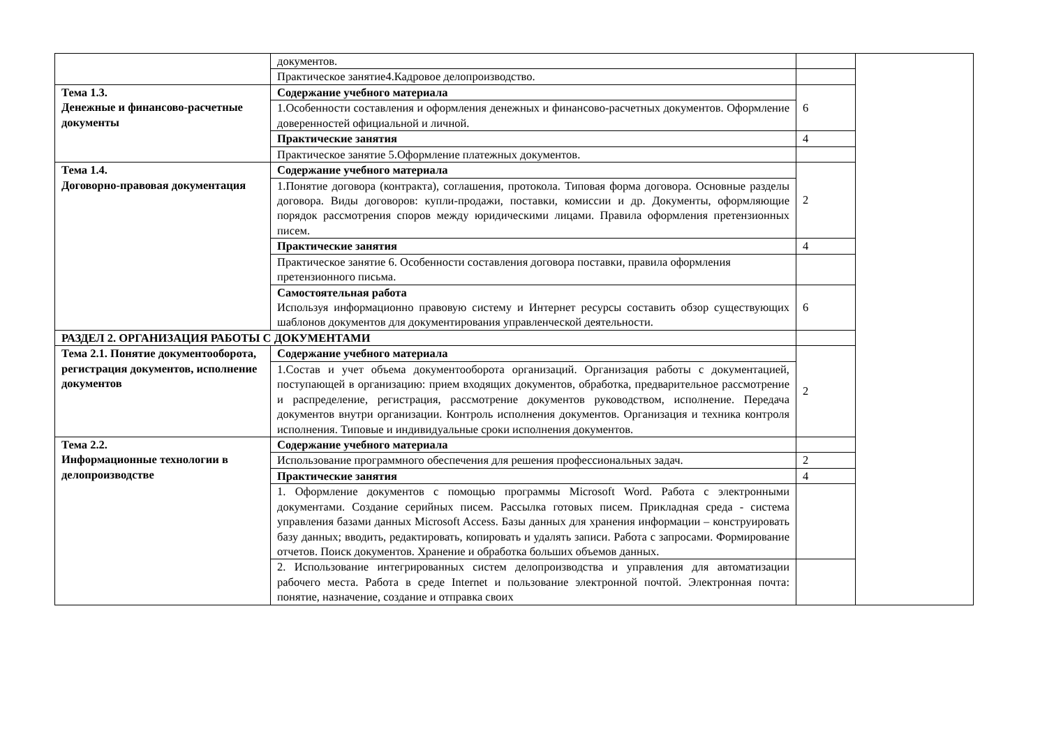| | документов. | | |
| | Практическое занятие4.Кадровое делопроизводство. | | |
| Тема 1.3. Денежные и финансово-расчетные документы | Содержание учебного материала | 6 | |
| | 1.Особенности составления и оформления денежных и финансово-расчетных документов. Оформление доверенностей официальной и личной. | | |
| | Практические занятия | 4 | |
| | Практическое занятие 5.Оформление платежных документов. | | |
| Тема 1.4. Договорно-правовая документация | Содержание учебного материала | 2 | |
| | 1.Понятие договора (контракта), соглашения, протокола. Типовая форма договора. Основные разделы договора. Виды договоров: купли-продажи, поставки, комиссии и др. Документы, оформляющие порядок рассмотрения споров между юридическими лицами. Правила оформления претензионных писем. | | |
| | Практические занятия | 4 | |
| | Практическое занятие 6. Особенности составления договора поставки, правила оформления претензионного письма. | | |
| | Самостоятельная работа Используя информационно правовую систему и Интернет ресурсы составить обзор существующих шаблонов документов для документирования управленческой деятельности. | 6 | |
| РАЗДЕЛ 2. ОРГАНИЗАЦИЯ РАБОТЫ С ДОКУМЕНТАМИ | | | |
| Тема 2.1. Понятие документооборота, регистрация документов, исполнение документов | Содержание учебного материала | 2 | |
| | 1.Состав и учет объема документооборота организаций. Организация работы с документацией, поступающей в организацию: прием входящих документов, обработка, предварительное рассмотрение и распределение, регистрация, рассмотрение документов руководством, исполнение. Передача документов внутри организации. Контроль исполнения документов. Организация и техника контроля исполнения. Типовые и индивидуальные сроки исполнения документов. | | |
| Тема 2.2. Информационные технологии в делопроизводстве | Содержание учебного материала | | |
| | Использование программного обеспечения для решения профессиональных задач. | 2 | |
| | Практические занятия | 4 | |
| | 1. Оформление документов с помощью программы Microsoft Word. Работа с электронными документами. Создание серийных писем. Рассылка готовых писем. Прикладная среда - система управления базами данных Microsoft Access. Базы данных для хранения информации – конструировать базу данных; вводить, редактировать, копировать и удалять записи. Работа с запросами. Формирование отчетов. Поиск документов. Хранение и обработка больших объемов данных. | | |
| | 2. Использование интегрированных систем делопроизводства и управления для автоматизации рабочего места. Работа в среде Internet и пользование электронной почтой. Электронная почта: понятие, назначение, создание и отправка своих | | |